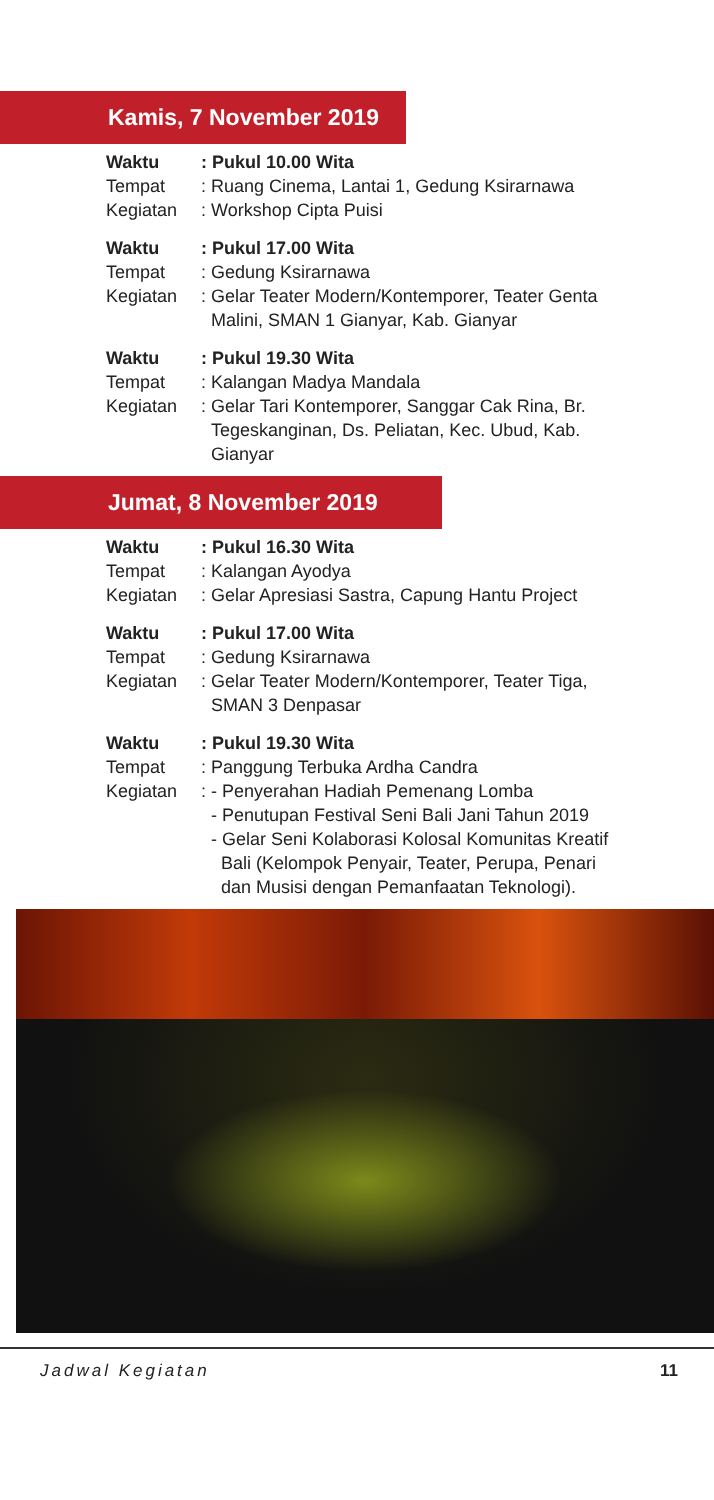Kamis, 7 November 2019
| Waktu | : Pukul 10.00 Wita |
| Tempat | : Ruang Cinema, Lantai 1, Gedung Ksirarnawa |
| Kegiatan | : Workshop Cipta Puisi |
| Waktu | : Pukul 17.00 Wita |
| Tempat | : Gedung Ksirarnawa |
| Kegiatan | : Gelar Teater Modern/Kontemporer, Teater Genta Malini, SMAN 1 Gianyar, Kab. Gianyar |
| Waktu | : Pukul 19.30 Wita |
| Tempat | : Kalangan Madya Mandala |
| Kegiatan | : Gelar Tari Kontemporer, Sanggar Cak Rina, Br. Tegeskanginan, Ds. Peliatan, Kec. Ubud, Kab. Gianyar |
Jumat, 8 November 2019
| Waktu | : Pukul 16.30 Wita |
| Tempat | : Kalangan Ayodya |
| Kegiatan | : Gelar Apresiasi Sastra, Capung Hantu Project |
| Waktu | : Pukul 17.00 Wita |
| Tempat | : Gedung Ksirarnawa |
| Kegiatan | : Gelar Teater Modern/Kontemporer, Teater Tiga, SMAN 3 Denpasar |
| Waktu | : Pukul 19.30 Wita |
| Tempat | : Panggung Terbuka Ardha Candra |
| Kegiatan | : - Penyerahan Hadiah Pemenang Lomba - Penutupan Festival Seni Bali Jani Tahun 2019 - Gelar Seni Kolaborasi Kolosal Komunitas Kreatif Bali (Kelompok Penyair, Teater, Perupa, Penari dan Musisi dengan Pemanfaatan Teknologi). |
Jadwal Kegiatan 11